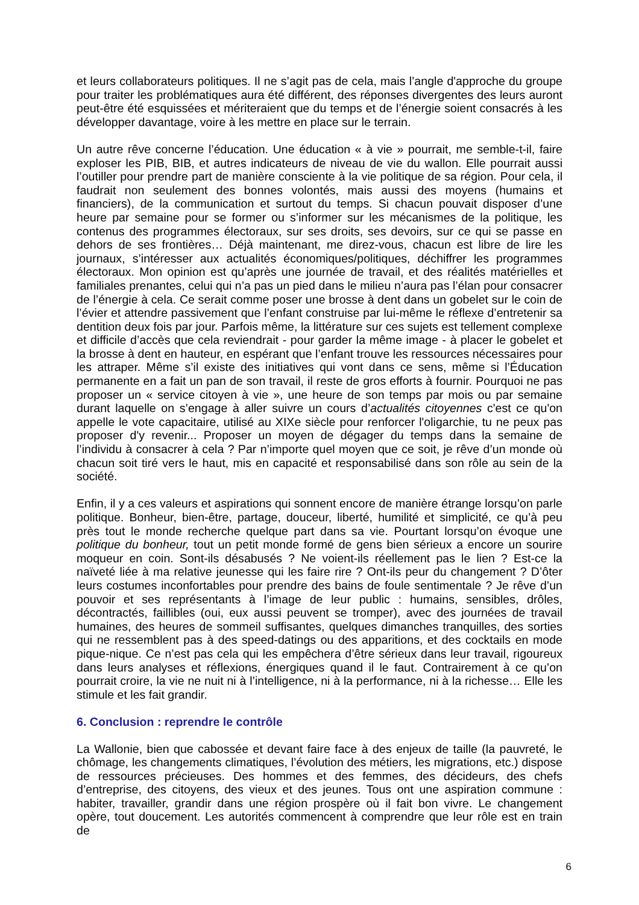et leurs collaborateurs politiques. Il ne s’agit pas de cela, mais l’angle d'approche du groupe pour traiter les problématiques aura été différent, des réponses divergentes des leurs auront peut-être été esquissées et mériteraient que du temps et de l’énergie soient consacrés à les développer davantage, voire à les mettre en place sur le terrain.
Un autre rêve concerne l’éducation. Une éducation « à vie » pourrait, me semble-t-il, faire exploser les PIB, BIB, et autres indicateurs de niveau de vie du wallon. Elle pourrait aussi l’outiller pour prendre part de manière consciente à la vie politique de sa région. Pour cela, il faudrait non seulement des bonnes volontés, mais aussi des moyens (humains et financiers), de la communication et surtout du temps. Si chacun pouvait disposer d’une heure par semaine pour se former ou s’informer sur les mécanismes de la politique, les contenus des programmes électoraux, sur ses droits, ses devoirs, sur ce qui se passe en dehors de ses frontières… Déjà maintenant, me direz-vous, chacun est libre de lire les journaux, s’intéresser aux actualités économiques/politiques, déchiffrer les programmes électoraux. Mon opinion est qu’après une journée de travail, et des réalités matérielles et familiales prenantes, celui qui n’a pas un pied dans le milieu n’aura pas l’élan pour consacrer de l’énergie à cela. Ce serait comme poser une brosse à dent dans un gobelet sur le coin de l’évier et attendre passivement que l’enfant construise par lui-même le réflexe d’entretenir sa dentition deux fois par jour. Parfois même, la littérature sur ces sujets est tellement complexe et difficile d’accès que cela reviendrait - pour garder la même image - à placer le gobelet et la brosse à dent en hauteur, en espérant que l’enfant trouve les ressources nécessaires pour les attraper. Même s’il existe des initiatives qui vont dans ce sens, même si l’Éducation permanente en a fait un pan de son travail, il reste de gros efforts à fournir. Pourquoi ne pas proposer un « service citoyen à vie », une heure de son temps par mois ou par semaine durant laquelle on s’engage à aller suivre un cours d’actualités citoyennes c'est ce qu'on appelle le vote capacitaire, utilisé au XIXe siècle pour renforcer l'oligarchie, tu ne peux pas proposer d'y revenir... Proposer un moyen de dégager du temps dans la semaine de l’individu à consacrer à cela ? Par n’importe quel moyen que ce soit, je rêve d’un monde où chacun soit tiré vers le haut, mis en capacité et responsabilisé dans son rôle au sein de la société.
Enfin, il y a ces valeurs et aspirations qui sonnent encore de manière étrange lorsqu’on parle politique. Bonheur, bien-être, partage, douceur, liberté, humilité et simplicité, ce qu’à peu près tout le monde recherche quelque part dans sa vie. Pourtant lorsqu’on évoque une politique du bonheur, tout un petit monde formé de gens bien sérieux a encore un sourire moqueur en coin. Sont-ils désabusés ? Ne voient-ils réellement pas le lien ? Est-ce la naïveté liée à ma relative jeunesse qui les faire rire ? Ont-ils peur du changement ? D’ôter leurs costumes inconfortables pour prendre des bains de foule sentimentale ? Je rêve d’un pouvoir et ses représentants à l’image de leur public : humains, sensibles, drôles, décontractés, faillibles (oui, eux aussi peuvent se tromper), avec des journées de travail humaines, des heures de sommeil suffisantes, quelques dimanches tranquilles, des sorties qui ne ressemblent pas à des speed-datings ou des apparitions, et des cocktails en mode pique-nique. Ce n’est pas cela qui les empêchera d’être sérieux dans leur travail, rigoureux dans leurs analyses et réflexions, énergiques quand il le faut. Contrairement à ce qu’on pourrait croire, la vie ne nuit ni à l’intelligence, ni à la performance, ni à la richesse… Elle les stimule et les fait grandir.
6. Conclusion : reprendre le contrôle
La Wallonie, bien que cabossée et devant faire face à des enjeux de taille (la pauvreté, le chômage, les changements climatiques, l’évolution des métiers, les migrations, etc.) dispose de ressources précieuses. Des hommes et des femmes, des décideurs, des chefs d’entreprise, des citoyens, des vieux et des jeunes. Tous ont une aspiration commune : habiter, travailler, grandir dans une région prospère où il fait bon vivre. Le changement opère, tout doucement. Les autorités commencent à comprendre que leur rôle est en train de
6